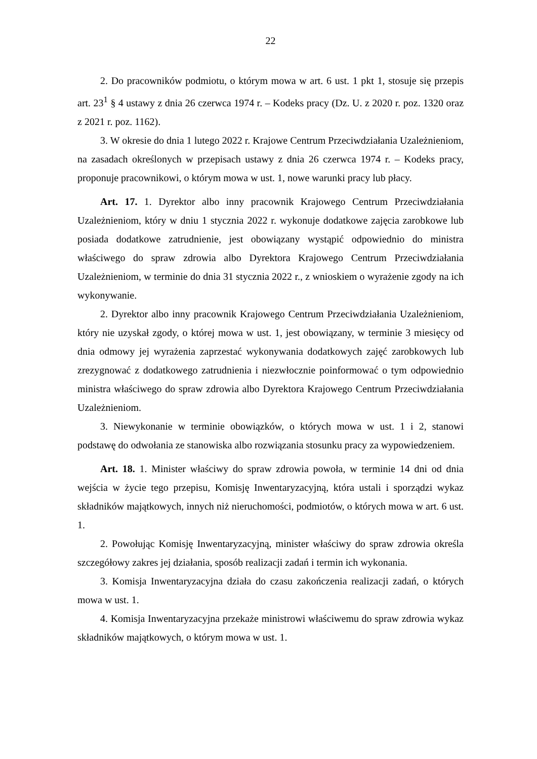22
2. Do pracowników podmiotu, o którym mowa w art. 6 ust. 1 pkt 1, stosuje się przepis art. 23<sup>1</sup> § 4 ustawy z dnia 26 czerwca 1974 r. – Kodeks pracy (Dz. U. z 2020 r. poz. 1320 oraz z 2021 r. poz. 1162).
3. W okresie do dnia 1 lutego 2022 r. Krajowe Centrum Przeciwdziałania Uzależnieniom, na zasadach określonych w przepisach ustawy z dnia 26 czerwca 1974 r. – Kodeks pracy, proponuje pracownikowi, o którym mowa w ust. 1, nowe warunki pracy lub płacy.
Art. 17. 1. Dyrektor albo inny pracownik Krajowego Centrum Przeciwdziałania Uzależnieniom, który w dniu 1 stycznia 2022 r. wykonuje dodatkowe zajęcia zarobkowe lub posiada dodatkowe zatrudnienie, jest obowiązany wystąpić odpowiednio do ministra właściwego do spraw zdrowia albo Dyrektora Krajowego Centrum Przeciwdziałania Uzależnieniom, w terminie do dnia 31 stycznia 2022 r., z wnioskiem o wyrażenie zgody na ich wykonywanie.
2. Dyrektor albo inny pracownik Krajowego Centrum Przeciwdziałania Uzależnieniom, który nie uzyskał zgody, o której mowa w ust. 1, jest obowiązany, w terminie 3 miesięcy od dnia odmowy jej wyrażenia zaprzestać wykonywania dodatkowych zajęć zarobkowych lub zrezygnować z dodatkowego zatrudnienia i niezwłocznie poinformować o tym odpowiednio ministra właściwego do spraw zdrowia albo Dyrektora Krajowego Centrum Przeciwdziałania Uzależnieniom.
3. Niewykonanie w terminie obowiązków, o których mowa w ust. 1 i 2, stanowi podstawę do odwołania ze stanowiska albo rozwiązania stosunku pracy za wypowiedzeniem.
Art. 18. 1. Minister właściwy do spraw zdrowia powoła, w terminie 14 dni od dnia wejścia w życie tego przepisu, Komisję Inwentaryzacyjną, która ustali i sporządzi wykaz składników majątkowych, innych niż nieruchomości, podmiotów, o których mowa w art. 6 ust. 1.
2. Powołując Komisję Inwentaryzacyjną, minister właściwy do spraw zdrowia określa szczegółowy zakres jej działania, sposób realizacji zadań i termin ich wykonania.
3. Komisja Inwentaryzacyjna działa do czasu zakończenia realizacji zadań, o których mowa w ust. 1.
4. Komisja Inwentaryzacyjna przekaże ministrowi właściwemu do spraw zdrowia wykaz składników majątkowych, o którym mowa w ust. 1.